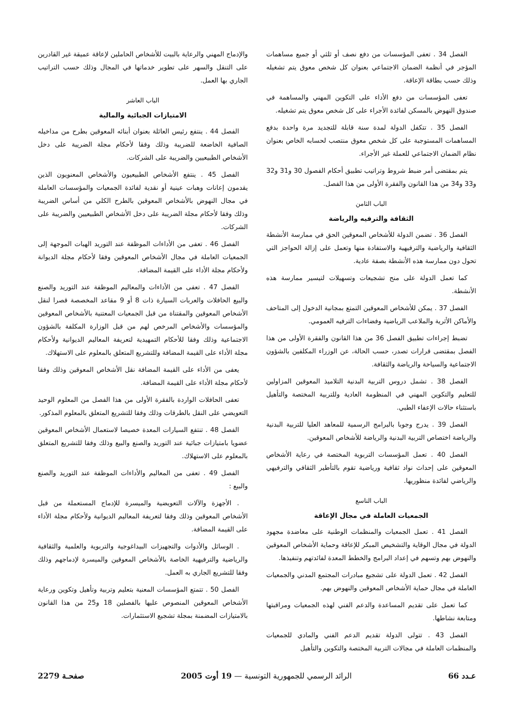الفصل 34 . تعفى المؤسسات من دفع نصف أو ثلثي أو جميع مساهمات المؤجر في أنظمة الضمان الاجتماعي بعنوان كل شخص معوق يتم تشغيله وذلك حسب بطاقة الإعاقة.
تعفى المؤسسات من دفع الأداء على التكوين المهني والمساهمة في صندوق النهوض بالمسكن لفائدة الأجراء على كل شخص معوق يتم تشغيله.
الفصل 35 . تتكفل الدولة لمدة سنة قابلة للتجديد مرة واحدة بدفع المساهمات المستوجبة على كل شخص معوق منتصب لحسابه الخاص بعنوان نظام الضمان الاجتماعي للعملة غير الأجراء.
يتم بمقتضى أمر ضبط شروط وتراتيب تطبيق أحكام الفصول 30 و31 و32 و33 و34 من هذا القانون والفقرة الأولى من هذا الفصل.
الباب الثامن
الثقافة والترفيه والرياضة
الفصل 36 . تضمن الدولة للأشخاص المعوقين الحق في ممارسة الأنشطة الثقافية والرياضية والترفيهية والاستفادة منها وتعمل على إزالة الحواجز التي تحول دون ممارسة هذه الأنشطة بصفة عادية.
كما تعمل الدولة على منح تشجيعات وتسهيلات لتيسير ممارسة هذه الأنشطة.
الفصل 37 . يمكن للأشخاص المعوقين التمتع بمجانية الدخول إلى المتاحف والأماكن الأثرية والملاعب الرياضية وفضاءات الترفيه العمومي.
تضبط إجراءات تطبيق الفصل 36 من هذا القانون والفقرة الأولى من هذا الفصل بمقتضى قرارات تصدر، حسب الحالة، عن الوزراء المكلفين بالشؤون الاجتماعية والسياحة والرياضة والثقافة.
الفصل 38 . تشمل دروس التربية البدنية التلاميذ المعوقين المزاولين للتعليم والتكوين المهني في المنظومة العادية وللتربية المختصة والتأهيل باستثناء حالات الإعفاء الطبي.
الفصل 39 . يدرج وجوبا بالبرامج الرسمية للمعاهد العليا للتربية البدنية والرياضة اختصاص التربية البدنية والرياضة للأشخاص المعوقين.
الفصل 40 . تعمل المؤسسات التربوية المختصة في رعاية الأشخاص المعوقين على إحداث نواد ثقافية ورياضية تقوم بالتأطير الثقافي والترفيهي والرياضي لفائدة منظوريها.
الباب التاسع
الجمعيات العاملة في مجال الإعاقة
الفصل 41 . تعمل الجمعيات والمنظمات الوطنية على معاضدة مجهود الدولة في مجال الوقاية والتشخيص المبكر للإعاقة وحماية الأشخاص المعوقين والنهوض بهم وتسهم في إعداد البرامج والخطط المعدة لفائدتهم وتنفيذها.
الفصل 42 . تعمل الدولة على تشجيع مبادرات المجتمع المدني والجمعيات العاملة في مجال حماية الأشخاص المعوقين والنهوض بهم.
كما تعمل على تقديم المساعدة والدعم الفني لهذه الجمعيات ومراقبتها ومتابعة نشاطها.
الفصل 43 . تتولى الدولة تقديم الدعم الفني والمادي للجمعيات والمنظمات العاملة في مجالات التربية المختصة والتكوين والتأهيل
والإدماج المهني والرعاية بالبيت للأشخاص الحاملين لإعاقة عميقة غير القادرين على التنقل والسهر على تطوير خدماتها في المجال وذلك حسب التراتيب الجاري بها العمل.
الباب العاشر
الامتيازات الجبائية والمالية
الفصل 44 . ينتفع رئيس العائلة بعنوان أبنائه المعوقين بطرح من مداخيله الصافية الخاضعة للضريبة وذلك وفقا لأحكام مجلة الضريبة على دخل الأشخاص الطبيعيين والضريبة على الشركات.
الفصل 45 . ينتفع الأشخاص الطبيعيون والأشخاص المعنويون الذين يقدمون إعانات وهبات عينية أو نقدية لفائدة الجمعيات والمؤسسات العاملة في مجال النهوض بالأشخاص المعوقين بالطرح الكلي من أساس الضريبة وذلك وفقا لأحكام مجلة الضريبة على دخل الأشخاص الطبيعيين والضريبة على الشركات.
الفصل 46 . تعفى من الأداءات الموظفة عند التوريد الهبات الموجهة إلى الجمعيات العاملة في مجال الأشخاص المعوقين وفقا لأحكام مجلة الديوانة ولأحكام مجلة الأداء على القيمة المضافة.
الفصل 47 . تعفى من الأداءات والمعاليم الموظفة عند التوريد والصنع والبيع الحافلات والعربات السيارة ذات 8 أو 9 مقاعد المخصصة قصرا لنقل الأشخاص المعوقين والمقتناة من قبل الجمعيات المعتنية بالأشخاص المعوقين والمؤسسات والأشخاص المرخص لهم من قبل الوزارة المكلفة بالشؤون الاجتماعية وذلك وفقا للأحكام التمهيدية لتعريفة المعاليم الديوانية ولأحكام مجلة الأداء على القيمة المضافة وللتشريع المتعلق بالمعلوم على الاستهلاك.
يعفى من الأداء على القيمة المضافة نقل الأشخاص المعوقين وذلك وفقا لأحكام مجلة الأداء على القيمة المضافة.
تعفى الحافلات الواردة بالفقرة الأولى من هذا الفصل من المعلوم الوحيد التعويضي على النقل بالطرقات وذلك وفقا للتشريع المتعلق بالمعلوم المذكور.
الفصل 48 . تنتفع السيارات المعدة خصيصا لاستعمال الأشخاص المعوقين عضويا بامتيازات جبائية عند التوريد والصنع والبيع وذلك وفقا للتشريع المتعلق بالمعلوم على الاستهلاك.
الفصل 49 . تعفى من المعاليم والأداءات الموظفة عند التوريد والصنع والبيع :
. الأجهزة والآلات التعويضية والميسرة للإدماج المستعملة من قبل الأشخاص المعوقين وذلك وفقا لتعريفة المعاليم الديوانية ولأحكام مجلة الأداء على القيمة المضافة.
. الوسائل والأدوات والتجهيزات البيداغوجية والتربوية والعلمية والثقافية والرياضية والترفيهية الخاصة بالأشخاص المعوقين والميسرة لإدماجهم وذلك وفقا للتشريع الجاري به العمل.
الفصل 50 . تتمتع المؤسسات المعنية بتعليم وتربية وتأهيل وتكوين ورعاية الأشخاص المعوقين المنصوص عليها بالفصلين 18 و25 من هذا القانون بالامتيازات المضمنة بمجلة تشجيع الاستثمارات.
عـدد 66 الرائد الرسمي للجمهورية التونسية — 19 أوت 2005 صفحـة 2279